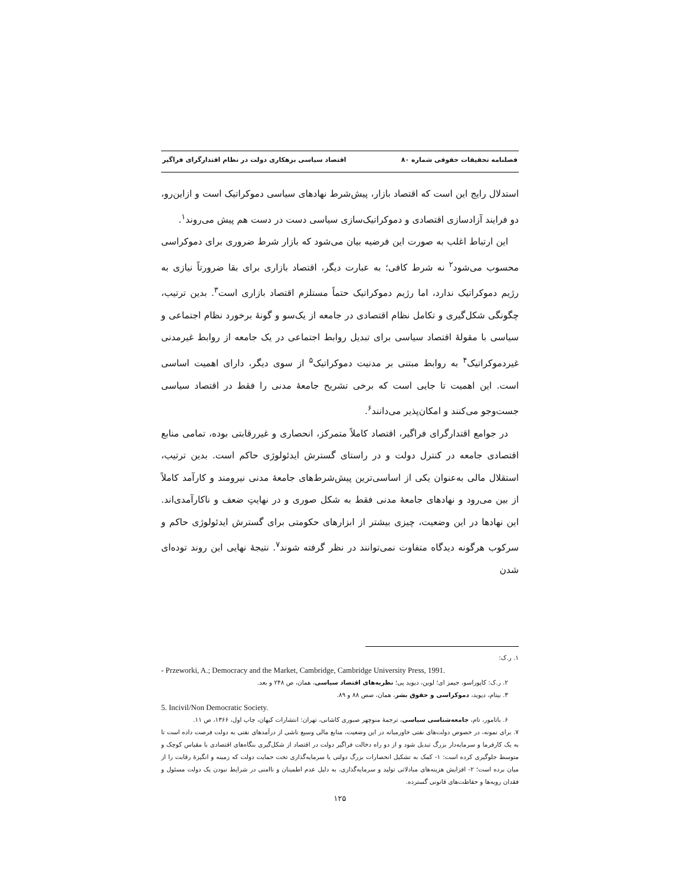فصلنامه تحقیقات حقوقی شماره ۸۰ اقتصاد سیاسی بزهکاری دولت در نظام اقتدارگرای فراگیر
استدلال رایج این است که اقتصاد بازار، پیش‌شرط نهادهای سیاسی دموکراتیک است و ازاین‌رو، دو فرایند آزادسازی اقتصادی و دموکراتیک‌سازی سیاسی دست در دست هم پیش می‌روند<sup>۱</sup>.
این ارتباط اغلب به صورت این فرضیه بیان می‌شود که بازار شرط ضروری برای دموکراسی محسوب می‌شود<sup>۲</sup> نه شرط کافی؛ به عبارت دیگر، اقتصاد بازاری برای بقا ضرورتاً نیازی به رژیم دموکراتیک ندارد، اما رژیم دموکراتیک حتماً مستلزم اقتصاد بازاری است<sup>۳</sup>. بدین ترتیب، چگونگی شکل‌گیری و تکامل نظام اقتصادی در جامعه از یک‌سو و گونهٔ برخورد نظام اجتماعی و سیاسی با مقولهٔ اقتصاد سیاسی برای تبدیل روابط اجتماعی در یک جامعه از روابط غیرمدنی غیردموکراتیک<sup>۴</sup> به روابط مبتنی بر مدنیت دموکراتیک<sup>۵</sup> از سوی دیگر، دارای اهمیت اساسی است. این اهمیت تا جایی است که برخی تشریح جامعهٔ مدنی را فقط در اقتصاد سیاسی جست‌وجو می‌کنند و امکان‌پذیر می‌دانند<sup>۶</sup>.
در جوامع اقتدارگرای فراگیر، اقتصاد کاملاً متمرکز، انحصاری و غیررقابتی بوده، تمامی منابع اقتصادی جامعه در کنترل دولت و در راستای گسترش ایدئولوژی حاکم است. بدین ترتیب، استقلال مالی به‌عنوان یکی از اساسی‌ترین پیش‌شرط‌های جامعهٔ مدنی نیرومند و کارآمد کاملاً از بین می‌رود و نهادهای جامعهٔ مدنی فقط به شکل صوری و در نهایتِ ضعف و ناکارآمدی‌اند. این نهادها در این وضعیت، چیزی بیشتر از ابزارهای حکومتی برای گسترش ایدئولوژی حاکم و سرکوب هرگونه دیدگاه متفاوت نمی‌توانند در نظر گرفته شوند<sup>۷</sup>. نتیجهٔ نهایی این روند توده‌ای شدن
۱. ر.ک:
- Przeworki, A.; Democracy and the Market, Cambridge, Cambridge University Press, 1991.
۲. ر.ک: کاپوراسو، جیمز ای؛ لوین، دیوید پی؛ نظریه‌های اقتصاد سیاسی، همان، ص ۲۴۸ و بعد.
۳. بیتام، دیوید، دموکراسی و حقوق بشر، همان، صص ۸۸ و ۸۹.
5. Incivil/Non Democratic Society.
۶. باتامور، تام، جامعه‌شناسی سیاسی، ترجمهٔ منوچهر صبوری کاشانی، تهران: انتشارات کیهان، چاپ اول، ۱۳۶۶، ص ۱۱.
۷. برای نمونه، در خصوص دولت‌های نفتی خاورمیانه در این وضعیت، منابع مالی وسیع ناشی از درآمدهای نفتی به دولت فرصت داده است تا به یک کارفرما و سرمایه‌دار بزرگ تبدیل شود و از دو راه دخالت فراگیر دولت در اقتصاد از شکل‌گیری بنگاه‌های اقتصادی با مقیاس کوچک و متوسط جلوگیری کرده است: ۱- کمک به تشکیل انحصارات بزرگ دولتی یا سرمایه‌گذاری تحت حمایت دولت که زمینه و انگیزهٔ رقابت را از میان برده است؛ ۲- افزایش هزینه‌های مبادلاتی تولید و سرمایه‌گذاری، به دلیل عدم اطمینان و ناامنی در شرایط نبودن یک دولت مسئول و فقدان رویه‌ها و حفاظت‌های قانونی گسترده.
۱۲۵